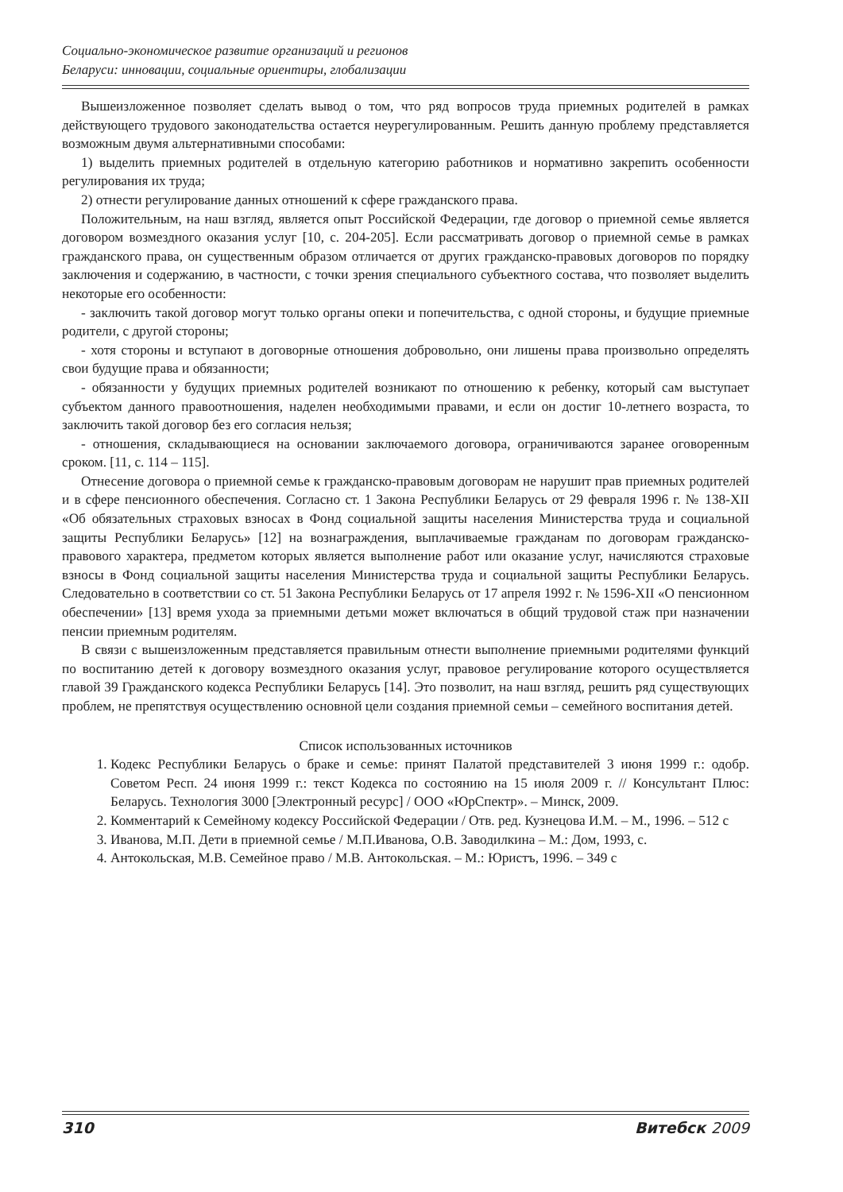Социально-экономическое развитие организаций и регионов
Беларуси: инновации, социальные ориентиры, глобализации
Вышеизложенное позволяет сделать вывод о том, что ряд вопросов труда приемных родителей в рамках действующего трудового законодательства остается неурегулированным. Решить данную проблему представляется возможным двумя альтернативными способами:
1) выделить приемных родителей в отдельную категорию работников и нормативно закрепить особенности регулирования их труда;
2) отнести регулирование данных отношений к сфере гражданского права.
Положительным, на наш взгляд, является опыт Российской Федерации, где договор о приемной семье является договором возмездного оказания услуг [10, с. 204-205]. Если рассматривать договор о приемной семье в рамках гражданского права, он существенным образом отличается от других гражданско-правовых договоров по порядку заключения и содержанию, в частности, с точки зрения специального субъектного состава, что позволяет выделить некоторые его особенности:
- заключить такой договор могут только органы опеки и попечительства, с одной стороны, и будущие приемные родители, с другой стороны;
- хотя стороны и вступают в договорные отношения добровольно, они лишены права произвольно определять свои будущие права и обязанности;
- обязанности у будущих приемных родителей возникают по отношению к ребенку, который сам выступает субъектом данного правоотношения, наделен необходимыми правами, и если он достиг 10-летнего возраста, то заключить такой договор без его согласия нельзя;
- отношения, складывающиеся на основании заключаемого договора, ограничиваются заранее оговоренным сроком. [11, с. 114 – 115].
Отнесение договора о приемной семье к гражданско-правовым договорам не нарушит прав приемных родителей и в сфере пенсионного обеспечения. Согласно ст. 1 Закона Республики Беларусь от 29 февраля 1996 г. № 138-XII «Об обязательных страховых взносах в Фонд социальной защиты населения Министерства труда и социальной защиты Республики Беларусь» [12] на вознаграждения, выплачиваемые гражданам по договорам гражданско-правового характера, предметом которых является выполнение работ или оказание услуг, начисляются страховые взносы в Фонд социальной защиты населения Министерства труда и социальной защиты Республики Беларусь. Следовательно в соответствии со ст. 51 Закона Республики Беларусь от 17 апреля 1992 г. № 1596-XII «О пенсионном обеспечении» [13] время ухода за приемными детьми может включаться в общий трудовой стаж при назначении пенсии приемным родителям.
В связи с вышеизложенным представляется правильным отнести выполнение приемными родителями функций по воспитанию детей к договору возмездного оказания услуг, правовое регулирование которого осуществляется главой 39 Гражданского кодекса Республики Беларусь [14]. Это позволит, на наш взгляд, решить ряд существующих проблем, не препятствуя осуществлению основной цели создания приемной семьи – семейного воспитания детей.
Список использованных источников
1. Кодекс Республики Беларусь о браке и семье: принят Палатой представителей 3 июня 1999 г.: одобр. Советом Респ. 24 июня 1999 г.: текст Кодекса по состоянию на 15 июля 2009 г. // Консультант Плюс: Беларусь. Технология 3000 [Электронный ресурс] / ООО «ЮрСпектр». – Минск, 2009.
2. Комментарий к Семейному кодексу Российской Федерации / Отв. ред. Кузнецова И.М. – М., 1996. – 512 с
3. Иванова, М.П. Дети в приемной семье / М.П.Иванова, О.В. Заводилкина – М.: Дом, 1993, с.
4. Антокольская, М.В. Семейное право / М.В. Антокольская. – М.: Юристъ, 1996. – 349 с
310 Витебск 2009